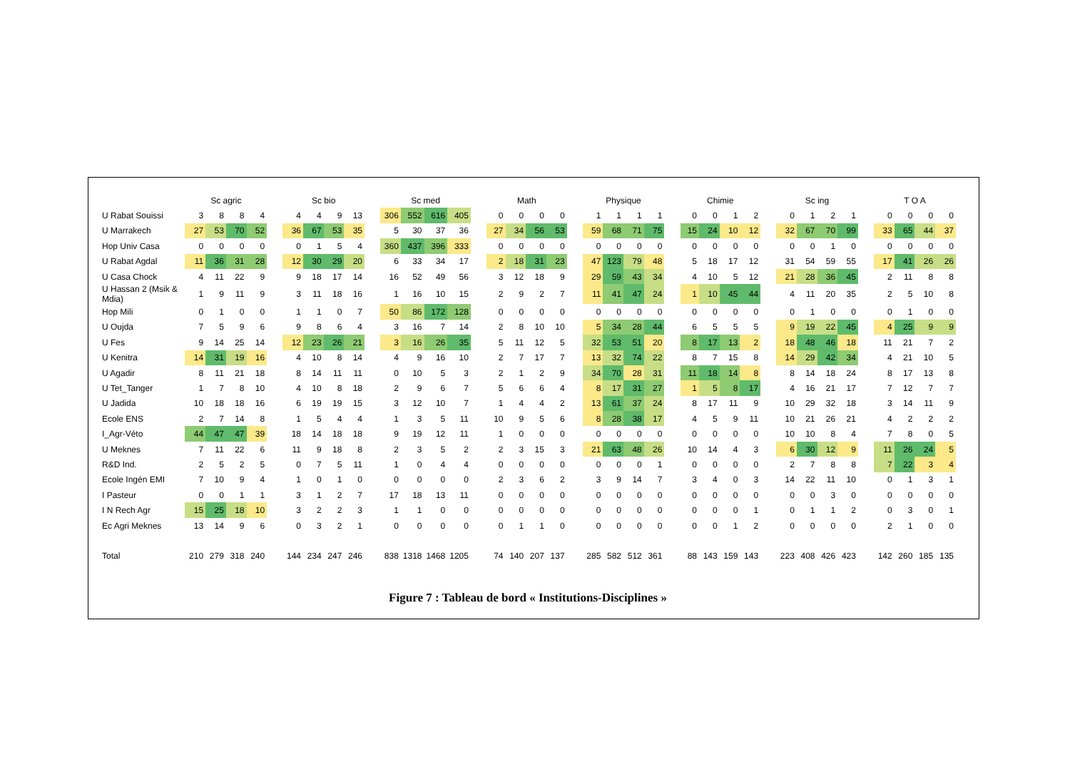| | Sc agric | | | | | Sc bio | | | | | Sc med | | | | | Math | | | | | Physique | | | | | Chimie | | | | | Sc ing | | | | | T O A | | | |
| --- | --- | --- | --- | --- | --- | --- | --- | --- | --- | --- | --- | --- | --- | --- | --- | --- | --- | --- | --- | --- | --- | --- | --- | --- | --- | --- | --- | --- | --- | --- | --- | --- | --- | --- | --- | --- | --- | --- | --- |
| U Rabat Souissi | 3 | 8 | 8 | 4 | | 4 | 4 | 9 | 13 | | 306 | 552 | 616 | 405 | | 0 | 0 | 0 | 0 | | 1 | 1 | 1 | 1 | | 0 | 0 | 1 | 2 | | 0 | 1 | 2 | 1 | | 0 | 0 | 0 | 0 |
| U Marrakech | 27 | 53 | 70 | 52 | | 36 | 67 | 53 | 35 | | 5 | 30 | 37 | 36 | | 27 | 34 | 56 | 53 | | 59 | 68 | 71 | 75 | | 15 | 24 | 10 | 12 | | 32 | 67 | 70 | 99 | | 33 | 65 | 44 | 37 |
| Hop Univ Casa | 0 | 0 | 0 | 0 | | 0 | 1 | 5 | 4 | | 360 | 437 | 396 | 333 | | 0 | 0 | 0 | 0 | | 0 | 0 | 0 | 0 | | 0 | 0 | 0 | 0 | | 0 | 0 | 1 | 0 | | 0 | 0 | 0 | 0 |
| U Rabat Agdal | 11 | 36 | 31 | 28 | | 12 | 30 | 29 | 20 | | 6 | 33 | 34 | 17 | | 2 | 18 | 31 | 23 | | 47 | 123 | 79 | 48 | | 5 | 18 | 17 | 12 | | 31 | 54 | 59 | 55 | | 17 | 41 | 26 | 26 |
| U Casa Chock | 4 | 11 | 22 | 9 | | 9 | 18 | 17 | 14 | | 16 | 52 | 49 | 56 | | 3 | 12 | 18 | 9 | | 29 | 59 | 43 | 34 | | 4 | 10 | 5 | 12 | | 21 | 28 | 36 | 45 | | 2 | 11 | 8 | 8 |
| U Hassan 2 (Msik & Mdia) | 1 | 9 | 11 | 9 | | 3 | 11 | 18 | 16 | | 1 | 16 | 10 | 15 | | 2 | 9 | 2 | 7 | | 11 | 41 | 47 | 24 | | 1 | 10 | 45 | 44 | | 4 | 11 | 20 | 35 | | 2 | 5 | 10 | 8 |
| Hop Mili | 0 | 1 | 0 | 0 | | 1 | 1 | 0 | 7 | | 50 | 86 | 172 | 128 | | 0 | 0 | 0 | 0 | | 0 | 0 | 0 | 0 | | 0 | 0 | 0 | 0 | | 0 | 1 | 0 | 0 | | 0 | 1 | 0 | 0 |
| U Oujda | 7 | 5 | 9 | 6 | | 9 | 8 | 6 | 4 | | 3 | 16 | 7 | 14 | | 2 | 8 | 10 | 10 | | 5 | 34 | 28 | 44 | | 6 | 5 | 5 | 5 | | 9 | 19 | 22 | 45 | | 4 | 25 | 9 | 9 |
| U Fes | 9 | 14 | 25 | 14 | | 12 | 23 | 26 | 21 | | 3 | 16 | 26 | 35 | | 5 | 11 | 12 | 5 | | 32 | 53 | 51 | 20 | | 8 | 17 | 13 | 2 | | 18 | 48 | 46 | 18 | | 11 | 21 | 7 | 2 |
| U Kenitra | 14 | 31 | 19 | 16 | | 4 | 10 | 8 | 14 | | 4 | 9 | 16 | 10 | | 2 | 7 | 17 | 7 | | 13 | 32 | 74 | 22 | | 8 | 7 | 15 | 8 | | 14 | 29 | 42 | 34 | | 4 | 21 | 10 | 5 |
| U Agadir | 8 | 11 | 21 | 18 | | 8 | 14 | 11 | 11 | | 0 | 10 | 5 | 3 | | 2 | 1 | 2 | 9 | | 34 | 70 | 28 | 31 | | 11 | 18 | 14 | 8 | | 8 | 14 | 18 | 24 | | 8 | 17 | 13 | 8 |
| U Tet_Tanger | 1 | 7 | 8 | 10 | | 4 | 10 | 8 | 18 | | 2 | 9 | 6 | 7 | | 5 | 6 | 6 | 4 | | 8 | 17 | 31 | 27 | | 1 | 5 | 8 | 17 | | 4 | 16 | 21 | 17 | | 7 | 12 | 7 | 7 |
| U Jadida | 10 | 18 | 18 | 16 | | 6 | 19 | 19 | 15 | | 3 | 12 | 10 | 7 | | 1 | 4 | 4 | 2 | | 13 | 61 | 37 | 24 | | 8 | 17 | 11 | 9 | | 10 | 29 | 32 | 18 | | 3 | 14 | 11 | 9 |
| Ecole ENS | 2 | 7 | 14 | 8 | | 1 | 5 | 4 | 4 | | 1 | 3 | 5 | 11 | | 10 | 9 | 5 | 6 | | 8 | 28 | 38 | 17 | | 4 | 5 | 9 | 11 | | 10 | 21 | 26 | 21 | | 4 | 2 | 2 | 2 |
| I_Agr-Véto | 44 | 47 | 47 | 39 | | 18 | 14 | 18 | 18 | | 9 | 19 | 12 | 11 | | 1 | 0 | 0 | 0 | | 0 | 0 | 0 | 0 | | 0 | 0 | 0 | 0 | | 10 | 10 | 8 | 4 | | 7 | 8 | 0 | 5 |
| U Meknes | 7 | 11 | 22 | 6 | | 11 | 9 | 18 | 8 | | 2 | 3 | 5 | 2 | | 2 | 3 | 15 | 3 | | 21 | 63 | 48 | 26 | | 10 | 14 | 4 | 3 | | 6 | 30 | 12 | 9 | | 11 | 26 | 24 | 5 |
| R&D Ind. | 2 | 5 | 2 | 5 | | 0 | 7 | 5 | 11 | | 1 | 0 | 4 | 4 | | 0 | 0 | 0 | 0 | | 0 | 0 | 0 | 1 | | 0 | 0 | 0 | 0 | | 2 | 7 | 8 | 8 | | 7 | 22 | 3 | 4 |
| Ecole Ingén EMI | 7 | 10 | 9 | 4 | | 1 | 0 | 1 | 0 | | 0 | 0 | 0 | 0 | | 2 | 3 | 6 | 2 | | 3 | 9 | 14 | 7 | | 3 | 4 | 0 | 3 | | 14 | 22 | 11 | 10 | | 0 | 1 | 3 | 1 |
| I Pasteur | 0 | 0 | 1 | 1 | | 3 | 1 | 2 | 7 | | 17 | 18 | 13 | 11 | | 0 | 0 | 0 | 0 | | 0 | 0 | 0 | 0 | | 0 | 0 | 0 | 0 | | 0 | 0 | 3 | 0 | | 0 | 0 | 0 | 0 |
| I N Rech Agr | 15 | 25 | 18 | 10 | | 3 | 2 | 2 | 3 | | 1 | 1 | 0 | 0 | | 0 | 0 | 0 | 0 | | 0 | 0 | 0 | 0 | | 0 | 0 | 0 | 1 | | 0 | 1 | 1 | 2 | | 0 | 3 | 0 | 1 |
| Ec Agri Meknes | 13 | 14 | 9 | 6 | | 0 | 3 | 2 | 1 | | 0 | 0 | 0 | 0 | | 0 | 1 | 1 | 0 | | 0 | 0 | 0 | 0 | | 0 | 0 | 1 | 2 | | 0 | 0 | 0 | 0 | | 2 | 1 | 0 | 0 |
| Total | 210 | 279 | 318 | 240 | | 144 | 234 | 247 | 246 | | 838 | 1318 | 1468 | 1205 | | 74 | 140 | 207 | 137 | | 285 | 582 | 512 | 361 | | 88 | 143 | 159 | 143 | | 223 | 408 | 426 | 423 | | 142 | 260 | 185 | 135 |
Figure 7 : Tableau de bord « Institutions-Disciplines »